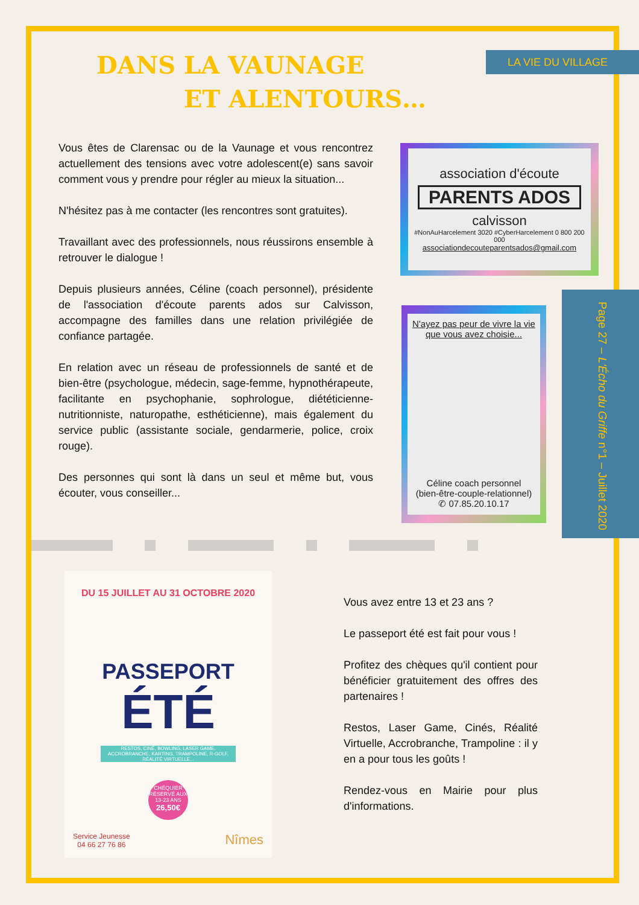LA VIE DU VILLAGE
Page 27 – L'Écho du Griffe n°1 – Juillet 2020
DANS LA VAUNAGE
ET ALENTOURS…
Vous êtes de Clarensac ou de la Vaunage et vous rencontrez actuellement des tensions avec votre adolescent(e) sans savoir comment vous y prendre pour régler au mieux la situation...
N'hésitez pas à me contacter (les rencontres sont gratuites).
Travaillant avec des professionnels, nous réussirons ensemble à retrouver le dialogue !
Depuis plusieurs années, Céline (coach personnel), présidente de l'association d'écoute parents ados sur Calvisson, accompagne des familles dans une relation privilégiée de confiance partagée.
En relation avec un réseau de professionnels de santé et de bien-être (psychologue, médecin, sage-femme, hypnothérapeute, facilitante en psychophanie, sophrologue, diététicienne-nutritionniste, naturopathe, esthéticienne), mais également du service public (assistante sociale, gendarmerie, police, croix rouge).
Des personnes qui sont là dans un seul et même but, vous écouter, vous conseiller...
association d'écoute
PARENTS ADOS
calvisson
#NonAuHarcelement 3020 #CyberHarcelement 0 800 200 000
associationdecouteparentsados@gmail.com
N'ayez pas peur de vivre la vie
que vous avez choisie...
Céline coach personnel
(bien-être-couple-relationnel)
✆ 07.85.20.10.17
DU 15 JUILLET AU 31 OCTOBRE 2020
PASSEPORT
ÉTÉ
RESTOS, CINÉ, BOWLING, LASER GAME, ACCROBRANCHE, KARTING, TRAMPOLINE, R-GOLF, RÉALITÉ VIRTUELLE...
CHÉQUIER
RÉSERVÉ AUX
13-23 ANS
26,50€
Service Jeunesse
04 66 27 76 86 Nîmes
Vous avez entre 13 et 23 ans ?
Le passeport été est fait pour vous !
Profitez des chèques qu'il contient pour bénéficier gratuitement des offres des partenaires !
Restos, Laser Game, Cinés, Réalité Virtuelle, Accrobranche, Trampoline : il y en a pour tous les goûts !
Rendez-vous en Mairie pour plus d'informations.